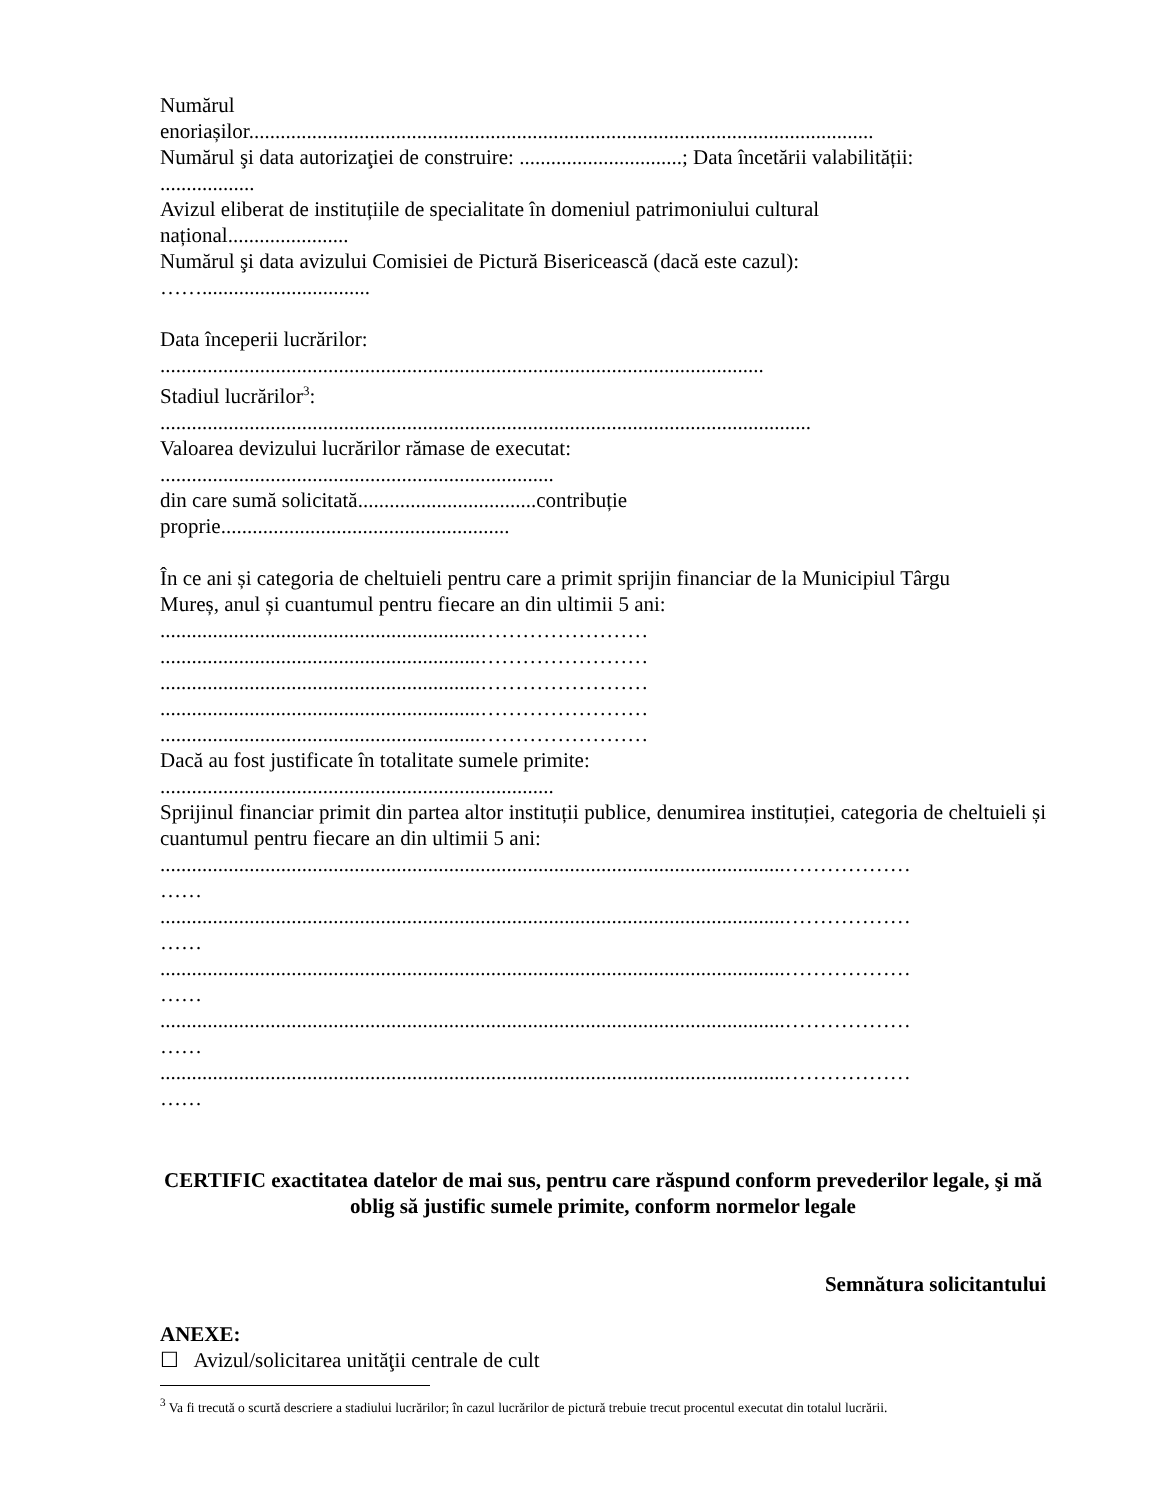Numărul
enoriașilor.......................................................................................................................
Numărul şi data autorizaţiei de construire: ...............................; Data încetării valabilității:
..................
Avizul eliberat de instituțiile de specialitate în domeniul patrimoniului cultural
național.......................
Numărul şi data avizului Comisiei de Pictură Bisericească (dacă este cazul):
……................................
Data începerii lucrărilor:
...................................................................................................................
Stadiul lucrărilor<sup>3</sup>:
............................................................................................................................
Valoarea devizului lucrărilor rămase de executat:
...........................................................................
din care sumă solicitată..................................contribuție
proprie.......................................................
În ce ani și categoria de cheltuieli pentru care a primit sprijin financiar de la Municipiul Târgu
Mureș, anul și cuantumul pentru fiecare an din ultimii 5 ani:
.............................................................……………………
.............................................................……………………
.............................................................……………………
.............................................................……………………
.............................................................……………………
Dacă au fost justificate în totalitate sumele primite:
...........................................................................
Sprijinul financiar primit din partea altor instituții publice, denumirea instituției, categoria de cheltuieli și cuantumul pentru fiecare an din ultimii 5 ani:
.......................................................................................................................………………
……
.......................................................................................................................………………
……
.......................................................................................................................………………
……
.......................................................................................................................………………
……
.......................................................................................................................………………
……
CERTIFIC exactitatea datelor de mai sus, pentru care răspund conform prevederilor legale, şi mă oblig să justific sumele primite, conform normelor legale
Semnătura solicitantului
ANEXE:
☐ Avizul/solicitarea unităţii centrale de cult
<sup>3</sup> Va fi trecută o scurtă descriere a stadiului lucrărilor; în cazul lucrărilor de pictură trebuie trecut procentul executat din totalul lucrării.